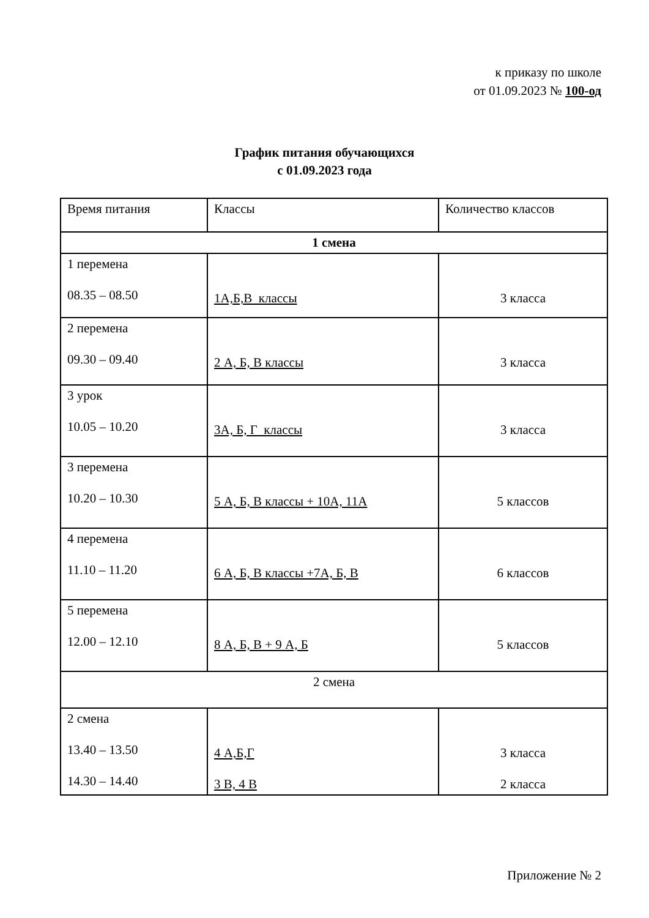к приказу по школе
от 01.09.2023 № 100-од
График питания обучающихся
с 01.09.2023 года
| Время питания | Классы | Количество классов |
| 1 смена | | |
| 1 перемена 08.35 – 08.50 | 1А,Б,В классы | 3 класса |
| 2 перемена 09.30 – 09.40 | 2 А, Б, В классы | 3 класса |
| 3 урок 10.05 – 10.20 | 3А, Б, Г классы | 3 класса |
| 3 перемена 10.20 – 10.30 | 5 А, Б, В классы + 10А, 11А | 5 классов |
| 4 перемена 11.10 – 11.20 | 6 А, Б, В классы +7А, Б, В | 6 классов |
| 5 перемена 12.00 – 12.10 | 8 А, Б, В + 9 А, Б | 5 классов |
| 2 смена | | |
| 2 смена 13.40 – 13.50 14.30 – 14.40 | 4 А,Б,Г 3 В, 4 В | 3 класса 2 класса |
Приложение № 2